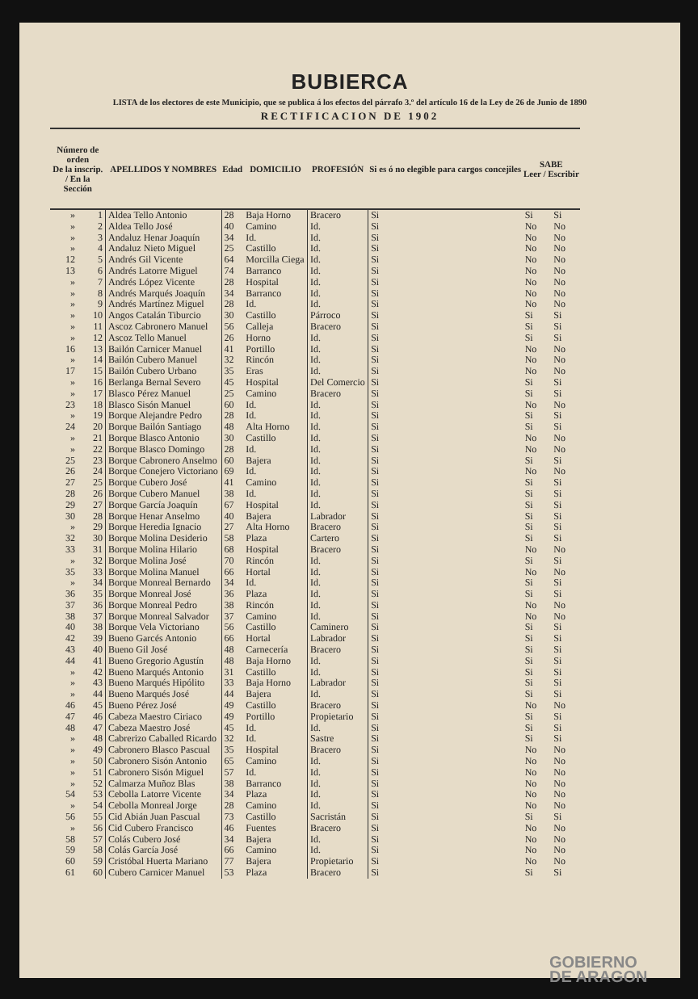BUBIERCA
LISTA de los electores de este Municipio, que se publica á los efectos del párrafo 3.º del artículo 16 de la Ley de 26 de Junio de 1890
RECTIFICACION DE 1902
| Número de orden De la inscrip. / En la Sección | | APELLIDOS Y NOMBRES | Edad | DOMICILIO | PROFESIÓN | Si es ó no elegible para cargos concejiles | SABE Leer / Escribir | |
| --- | --- | --- | --- | --- | --- | --- | --- | --- |
| » | 1 | Aldea Tello Antonio | 28 | Baja Horno | Bracero | Si | Si | Si |
| » | 2 | Aldea Tello José | 40 | Camino | Id. | Si | No | No |
| » | 3 | Andaluz Henar Joaquín | 34 | Id. | Id. | Si | No | No |
| » | 4 | Andaluz Nieto Miguel | 25 | Castillo | Id. | Si | No | No |
| 12 | 5 | Andrés Gil Vicente | 64 | Morcilla Ciega | Id. | Si | No | No |
| 13 | 6 | Andrés Latorre Miguel | 74 | Barranco | Id. | Si | No | No |
| » | 7 | Andrés López Vicente | 28 | Hospital | Id. | Si | No | No |
| » | 8 | Andrés Marqués Joaquín | 34 | Barranco | Id. | Si | No | No |
| » | 9 | Andrés Martínez Miguel | 28 | Id. | Id. | Si | No | No |
| » | 10 | Angos Catalán Tiburcio | 30 | Castillo | Párroco | Si | Si | Si |
| » | 11 | Ascoz Cabronero Manuel | 56 | Calleja | Bracero | Si | Si | Si |
| » | 12 | Ascoz Tello Manuel | 26 | Horno | Id. | Si | Si | Si |
| 16 | 13 | Bailón Carnicer Manuel | 41 | Portillo | Id. | Si | No | No |
| » | 14 | Bailón Cubero Manuel | 32 | Rincón | Id. | Si | No | No |
| 17 | 15 | Bailón Cubero Urbano | 35 | Eras | Id. | Si | No | No |
| » | 16 | Berlanga Bernal Severo | 45 | Hospital | Del Comercio | Si | Si | Si |
| » | 17 | Blasco Pérez Manuel | 25 | Camino | Bracero | Si | Si | Si |
| 23 | 18 | Blasco Sisón Manuel | 60 | Id. | Id. | Si | No | No |
| » | 19 | Borque Alejandre Pedro | 28 | Id. | Id. | Si | Si | Si |
| 24 | 20 | Borque Bailón Santiago | 48 | Alta Horno | Id. | Si | Si | Si |
| » | 21 | Borque Blasco Antonio | 30 | Castillo | Id. | Si | No | No |
| » | 22 | Borque Blasco Domingo | 28 | Id. | Id. | Si | No | No |
| 25 | 23 | Borque Cabronero Anselmo | 60 | Bajera | Id. | Si | Si | Si |
| 26 | 24 | Borque Conejero Victoriano | 69 | Id. | Id. | Si | No | No |
| 27 | 25 | Borque Cubero José | 41 | Camino | Id. | Si | Si | Si |
| 28 | 26 | Borque Cubero Manuel | 38 | Id. | Id. | Si | Si | Si |
| 29 | 27 | Borque García Joaquín | 67 | Hospital | Id. | Si | Si | Si |
| 30 | 28 | Borque Henar Anselmo | 40 | Bajera | Labrador | Si | Si | Si |
| » | 29 | Borque Heredia Ignacio | 27 | Alta Horno | Bracero | Si | Si | Si |
| 32 | 30 | Borque Molina Desiderio | 58 | Plaza | Cartero | Si | Si | Si |
| 33 | 31 | Borque Molina Hilario | 68 | Hospital | Bracero | Si | No | No |
| » | 32 | Borque Molina José | 70 | Rincón | Id. | Si | Si | Si |
| 35 | 33 | Borque Molina Manuel | 66 | Hortal | Id. | Si | No | No |
| » | 34 | Borque Monreal Bernardo | 34 | Id. | Id. | Si | Si | Si |
| 36 | 35 | Borque Monreal José | 36 | Plaza | Id. | Si | Si | Si |
| 37 | 36 | Borque Monreal Pedro | 38 | Rincón | Id. | Si | No | No |
| 38 | 37 | Borque Monreal Salvador | 37 | Camino | Id. | Si | No | No |
| 40 | 38 | Borque Vela Victoriano | 56 | Castillo | Caminero | Si | Si | Si |
| 42 | 39 | Bueno Garcés Antonio | 66 | Hortal | Labrador | Si | Si | Si |
| 43 | 40 | Bueno Gil José | 48 | Carnecería | Bracero | Si | Si | Si |
| 44 | 41 | Bueno Gregorio Agustín | 48 | Baja Horno | Id. | Si | Si | Si |
| » | 42 | Bueno Marqués Antonio | 31 | Castillo | Id. | Si | Si | Si |
| » | 43 | Bueno Marqués Hipólito | 33 | Baja Horno | Labrador | Si | Si | Si |
| » | 44 | Bueno Marqués José | 44 | Bajera | Id. | Si | Si | Si |
| 46 | 45 | Bueno Pérez José | 49 | Castillo | Bracero | Si | No | No |
| 47 | 46 | Cabeza Maestro Ciriaco | 49 | Portillo | Propietario | Si | Si | Si |
| 48 | 47 | Cabeza Maestro José | 45 | Id. | Id. | Si | Si | Si |
| » | 48 | Cabrerizo Caballed Ricardo | 32 | Id. | Sastre | Si | Si | Si |
| » | 49 | Cabronero Blasco Pascual | 35 | Hospital | Bracero | Si | No | No |
| » | 50 | Cabronero Sisón Antonio | 65 | Camino | Id. | Si | No | No |
| » | 51 | Cabronero Sisón Miguel | 57 | Id. | Id. | Si | No | No |
| » | 52 | Calmarza Muñoz Blas | 38 | Barranco | Id. | Si | No | No |
| 54 | 53 | Cebolla Latorre Vicente | 34 | Plaza | Id. | Si | No | No |
| » | 54 | Cebolla Monreal Jorge | 28 | Camino | Id. | Si | No | No |
| 56 | 55 | Cid Abián Juan Pascual | 73 | Castillo | Sacristán | Si | Si | Si |
| » | 56 | Cid Cubero Francisco | 46 | Fuentes | Bracero | Si | No | No |
| 58 | 57 | Colás Cubero José | 34 | Bajera | Id. | Si | No | No |
| 59 | 58 | Colás García José | 66 | Camino | Id. | Si | No | No |
| 60 | 59 | Cristóbal Huerta Mariano | 77 | Bajera | Propietario | Si | No | No |
| 61 | 60 | Cubero Carnicer Manuel | 53 | Plaza | Bracero | Si | Si | Si |
GOBIERNO
DE ARAGON